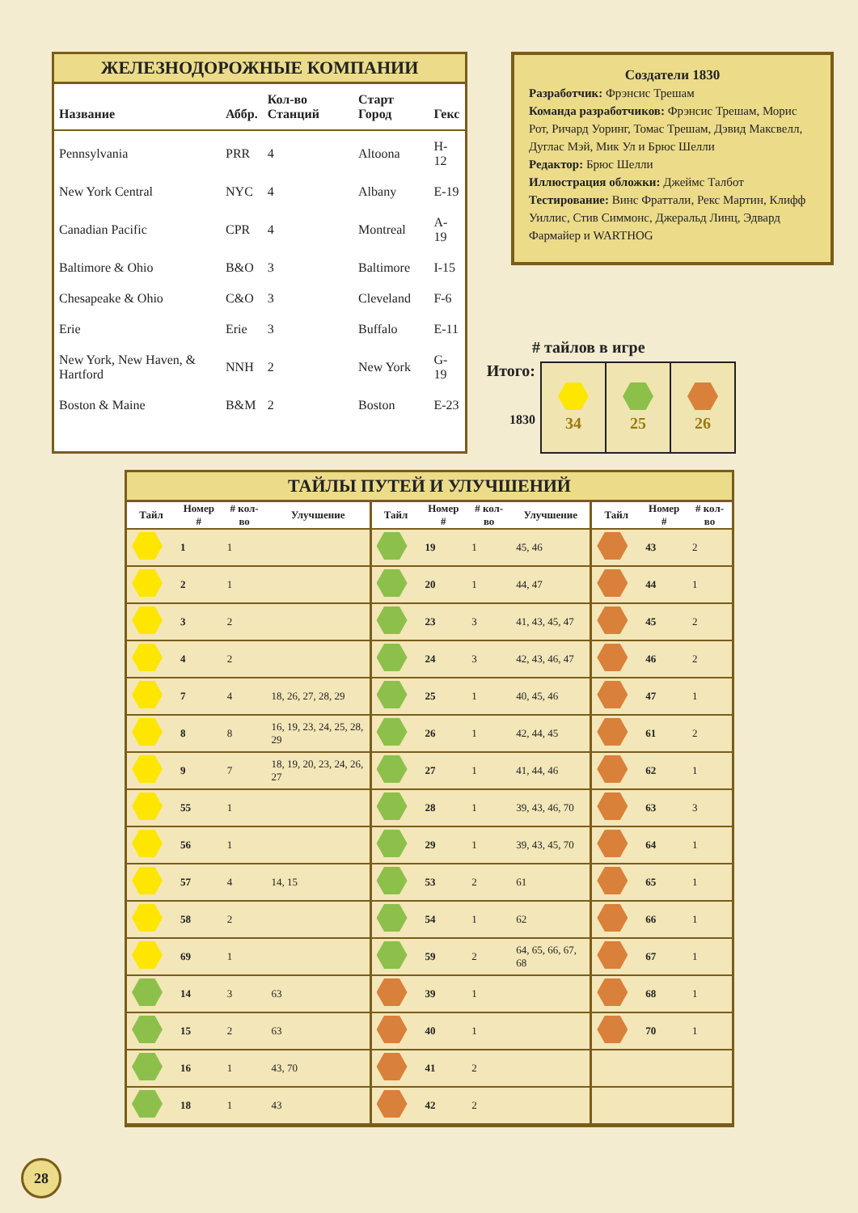ЖЕЛЕЗНОДОРОЖНЫЕ КОМПАНИИ
| Название | | Аббр. | Кол-во Станций | Старт Город | Гекс |
| --- | --- | --- | --- | --- | --- |
| Pennsylvania | | PRR | 4 | Altoona | H-12 |
| New York Central | | NYC | 4 | Albany | E-19 |
| Canadian Pacific | | CPR | 4 | Montreal | A-19 |
| Baltimore & Ohio | | B&O | 3 | Baltimore | I-15 |
| Chesapeake & Ohio | | C&O | 3 | Cleveland | F-6 |
| Erie | | Erie | 3 | Buffalo | E-11 |
| New York, New Haven, & Hartford | | NNH | 2 | New York | G-19 |
| Boston & Maine | | B&M | 2 | Boston | E-23 |
Создатели 1830
Разработчик: Фрэнсис Трешам
Команда разработчиков: Фрэнсис Трешам, Морис Рот, Ричард Уоринг, Томас Трешам, Дэвид Максвелл, Дуглас Мэй, Мик Ул и Брюс Шелли
Редактор: Брюс Шелли
Иллюстрация обложки: Джеймс Талбот
Тестирование: Винс Фраттали, Рекс Мартин, Клифф Уиллис, Стив Симмонс, Джеральд Линц, Эдвард Фармайер и WARTHOG
# тайлов в игре
Итого:
1830
| 34 | 25 | 26 |
ТАЙЛЫ ПУТЕЙ И УЛУЧШЕНИЙ
| Тайл | Номер # | # кол-во | Улучшение | Тайл | Номер # | # кол-во | Улучшение | Тайл | Номер # | # кол-во |
| --- | --- | --- | --- | --- | --- | --- | --- | --- | --- | --- |
| | 1 | 1 | | | 19 | 1 | 45, 46 | | 43 | 2 |
| | 2 | 1 | | | 20 | 1 | 44, 47 | | 44 | 1 |
| | 3 | 2 | | | 23 | 3 | 41, 43, 45, 47 | | 45 | 2 |
| | 4 | 2 | | | 24 | 3 | 42, 43, 46, 47 | | 46 | 2 |
| | 7 | 4 | 18, 26, 27, 28, 29 | | 25 | 1 | 40, 45, 46 | | 47 | 1 |
| | 8 | 8 | 16, 19, 23, 24, 25, 28, 29 | | 26 | 1 | 42, 44, 45 | | 61 | 2 |
| | 9 | 7 | 18, 19, 20, 23, 24, 26, 27 | | 27 | 1 | 41, 44, 46 | | 62 | 1 |
| | 55 | 1 | | | 28 | 1 | 39, 43, 46, 70 | | 63 | 3 |
| | 56 | 1 | | | 29 | 1 | 39, 43, 45, 70 | | 64 | 1 |
| | 57 | 4 | 14, 15 | | 53 | 2 | 61 | | 65 | 1 |
| | 58 | 2 | | | 54 | 1 | 62 | | 66 | 1 |
| | 69 | 1 | | | 59 | 2 | 64, 65, 66, 67, 68 | | 67 | 1 |
| | 14 | 3 | 63 | | 39 | 1 | | | 68 | 1 |
| | 15 | 2 | 63 | | 40 | 1 | | | 70 | 1 |
| | 16 | 1 | 43, 70 | | 41 | 2 | | | | |
| | 18 | 1 | 43 | | 42 | 2 | | | | |
28